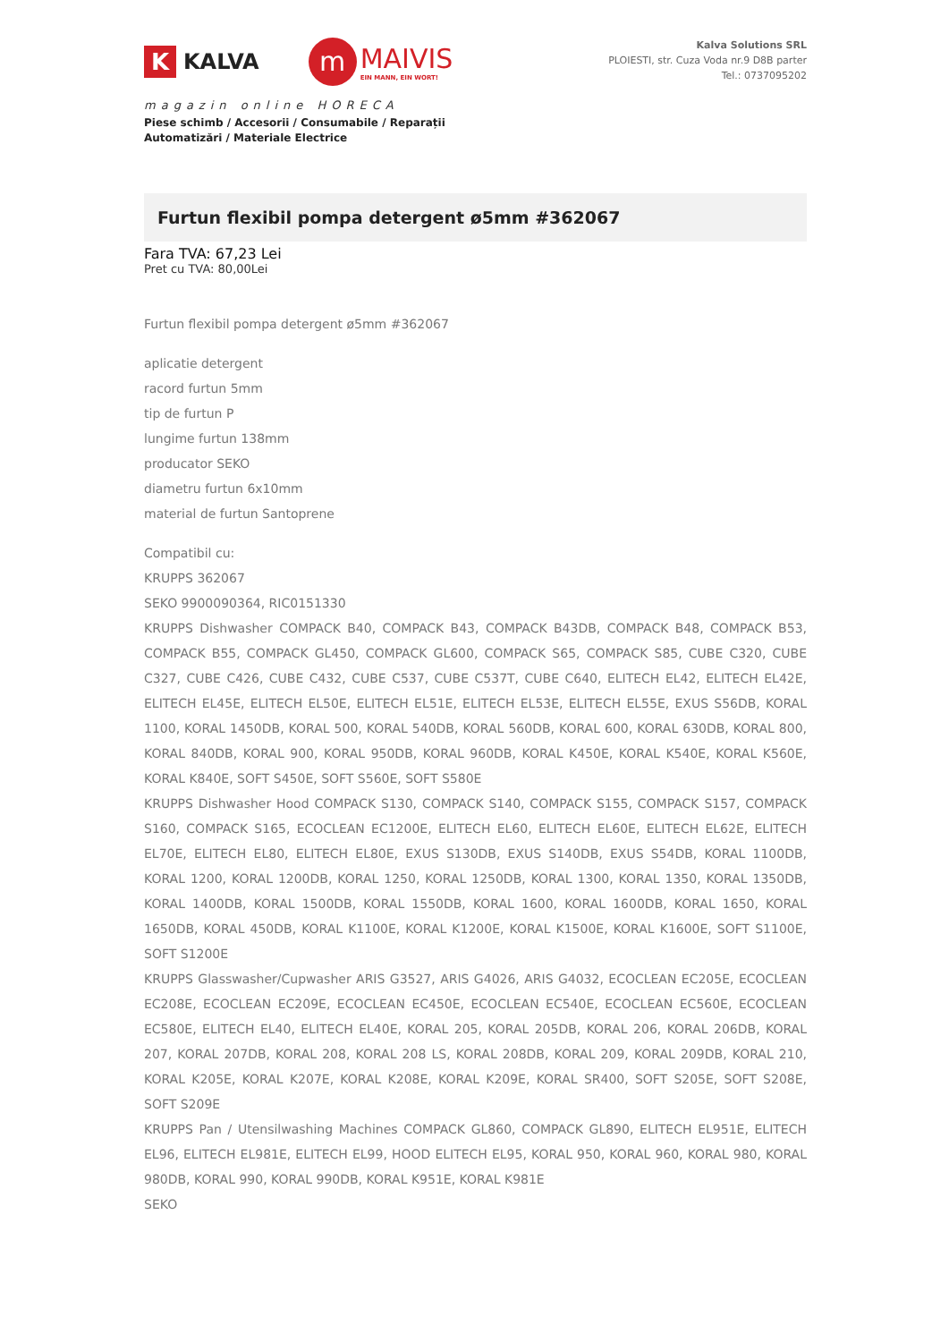K KALVA
m MAIVIS
EIN MANN, EIN WORT!
magazin online HORECA
Piese schimb / Accesorii / Consumabile / Reparații
Automatizări / Materiale Electrice
Kalva Solutions SRL
PLOIESTI, str. Cuza Voda nr.9 D8B parter
Tel.: 0737095202
Furtun flexibil pompa detergent ø5mm #362067
Fara TVA: 67,23 Lei
Pret cu TVA: 80,00Lei
Furtun flexibil pompa detergent ø5mm #362067
aplicatie detergent
racord furtun 5mm
tip de furtun P
lungime furtun 138mm
producator SEKO
diametru furtun 6x10mm
material de furtun Santoprene
Compatibil cu:
KRUPPS 362067
SEKO 9900090364, RIC0151330
KRUPPS Dishwasher COMPACK B40, COMPACK B43, COMPACK B43DB, COMPACK B48, COMPACK B53, COMPACK B55, COMPACK GL450, COMPACK GL600, COMPACK S65, COMPACK S85, CUBE C320, CUBE C327, CUBE C426, CUBE C432, CUBE C537, CUBE C537T, CUBE C640, ELITECH EL42, ELITECH EL42E, ELITECH EL45E, ELITECH EL50E, ELITECH EL51E, ELITECH EL53E, ELITECH EL55E, EXUS S56DB, KORAL 1100, KORAL 1450DB, KORAL 500, KORAL 540DB, KORAL 560DB, KORAL 600, KORAL 630DB, KORAL 800, KORAL 840DB, KORAL 900, KORAL 950DB, KORAL 960DB, KORAL K450E, KORAL K540E, KORAL K560E, KORAL K840E, SOFT S450E, SOFT S560E, SOFT S580E
KRUPPS Dishwasher Hood COMPACK S130, COMPACK S140, COMPACK S155, COMPACK S157, COMPACK S160, COMPACK S165, ECOCLEAN EC1200E, ELITECH EL60, ELITECH EL60E, ELITECH EL62E, ELITECH EL70E, ELITECH EL80, ELITECH EL80E, EXUS S130DB, EXUS S140DB, EXUS S54DB, KORAL 1100DB, KORAL 1200, KORAL 1200DB, KORAL 1250, KORAL 1250DB, KORAL 1300, KORAL 1350, KORAL 1350DB, KORAL 1400DB, KORAL 1500DB, KORAL 1550DB, KORAL 1600, KORAL 1600DB, KORAL 1650, KORAL 1650DB, KORAL 450DB, KORAL K1100E, KORAL K1200E, KORAL K1500E, KORAL K1600E, SOFT S1100E, SOFT S1200E
KRUPPS Glasswasher/Cupwasher ARIS G3527, ARIS G4026, ARIS G4032, ECOCLEAN EC205E, ECOCLEAN EC208E, ECOCLEAN EC209E, ECOCLEAN EC450E, ECOCLEAN EC540E, ECOCLEAN EC560E, ECOCLEAN EC580E, ELITECH EL40, ELITECH EL40E, KORAL 205, KORAL 205DB, KORAL 206, KORAL 206DB, KORAL 207, KORAL 207DB, KORAL 208, KORAL 208 LS, KORAL 208DB, KORAL 209, KORAL 209DB, KORAL 210, KORAL K205E, KORAL K207E, KORAL K208E, KORAL K209E, KORAL SR400, SOFT S205E, SOFT S208E, SOFT S209E
KRUPPS Pan / Utensilwashing Machines COMPACK GL860, COMPACK GL890, ELITECH EL951E, ELITECH EL96, ELITECH EL981E, ELITECH EL99, HOOD ELITECH EL95, KORAL 950, KORAL 960, KORAL 980, KORAL 980DB, KORAL 990, KORAL 990DB, KORAL K951E, KORAL K981E
SEKO